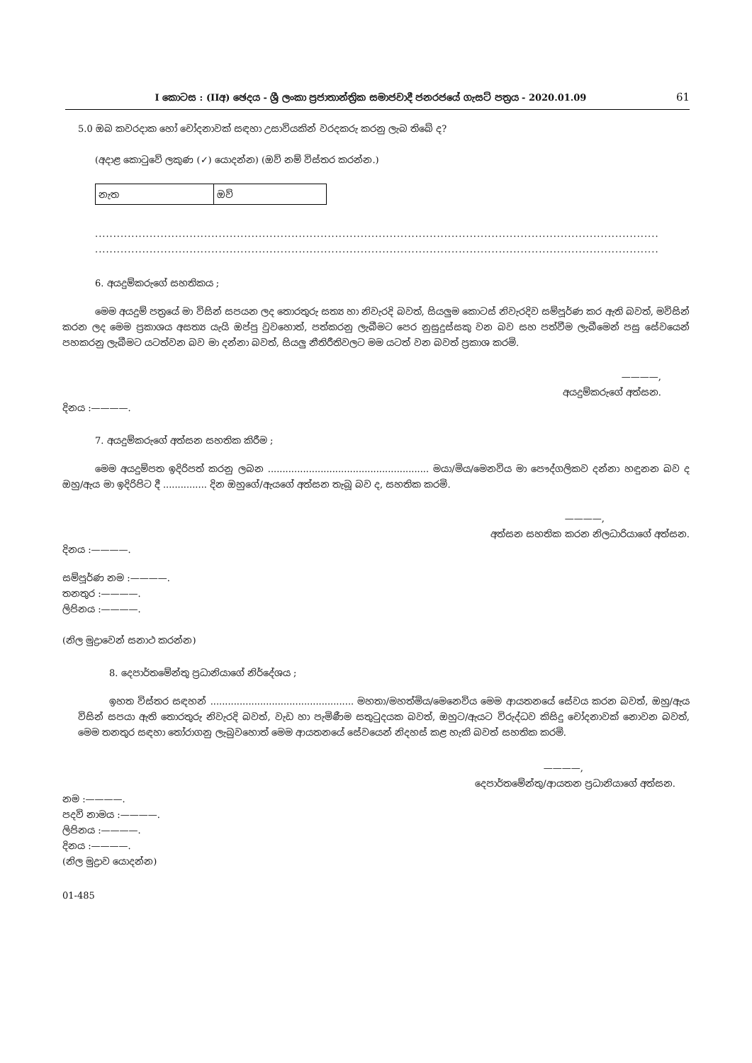I කොටස : (IIඅ) ඡෙදය - ශ්‍රී ලංකා ප්‍රජාතාන්ත්‍රික සමාජවාදී ජනරජයේ ගැසට් පත්‍රය - 2020.01.09 61
5.0 ඔබ කවරදාක හෝ චෝදනාවක් සඳහා උසාවියකින් වරදකරු කරනු ලැබ තිබේ ද?
(අදාළ කොටුවේ ලකුණ (✓) යොදන්න) (ඔව් නම් විස්තර කරන්න.)
| නැත | ඔව් |
...........................................................................................................................................................
...........................................................................................................................................................
6. අයදුම්කරුගේ සහතිකය ;
මෙම අයදුම් පත්‍රයේ මා විසින් සපයන ලද තොරතුරු සත්‍ය හා නිවැරදි බවත්, සියලුම කොටස් නිවැරදිව සම්පූර්ණ කර ඇති බවත්, මවිසින් කරන ලද මෙම ප්‍රකාශය අසත්‍ය යැයි ඔප්පු වුවහොත්, පත්කරනු ලැබීමට පෙර නුසුදුස්සකු වන බව සහ පත්වීම ලැබීමෙන් පසු සේවයෙන් පහකරනු ලැබීමට යටත්වන බව මා දන්නා බවත්, සියලු නීතිරීතිවලට මම යටත් වන බවත් ප්‍රකාශ කරමි.
————,
අයදුම්කරුගේ අත්සන.
දිනය :————.
7. අයදුම්කරුගේ අත්සන සහතික කිරීම ;
මෙම අයදුම්පත ඉදිරිපත් කරනු ලබන ....................................................... මයා/මිය/මෙනවිය මා පෞද්ගලිකව දන්නා හඳුනන බව ද ඔහු/ඇය මා ඉදිරිපිට දී ............... දින ඔහුගේ/ඇයගේ අත්සන තැබූ බව ද, සහතික කරමි.
————,
අත්සන සහතික කරන නිලධාරියාගේ අත්සන.
දිනය :————.
සම්පූර්ණ නම :————.
තනතුර :————.
ලිපිනය :————.
(නිල මුද්‍රාවෙන් සනාථ කරන්න)
8. දෙපාර්තමේන්තු ප්‍රධානියාගේ නිර්දේශය ;
ඉහත විස්තර සඳහන් ................................................. මහතා/මහත්මිය/මෙනෙවිය මෙම ආයතනයේ සේවය කරන බවත්, ඔහු/ඇය විසින් සපයා ඇති තොරතුරු නිවැරදි බවත්, වැඩ හා පැමිණීම සතුටුදයක බවත්, ඔහුට/ඇයට විරුද්ධව කිසිදු චෝදනාවක් නොවන බවත්, මෙම තනතුර සඳහා තෝරාගනු ලැබුවහොත් මෙම ආයතනයේ සේවයෙන් නිදහස් කළ හැකි බවත් සහතික කරමි.
————,
දෙපාර්තමේන්තු/ආයතන ප්‍රධානියාගේ අත්සන.
නම :————.
පදවි නාමය :————.
ලිපිනය :————.
දිනය :————.
(නිල මුද්‍රාව යොදන්න)
01-485